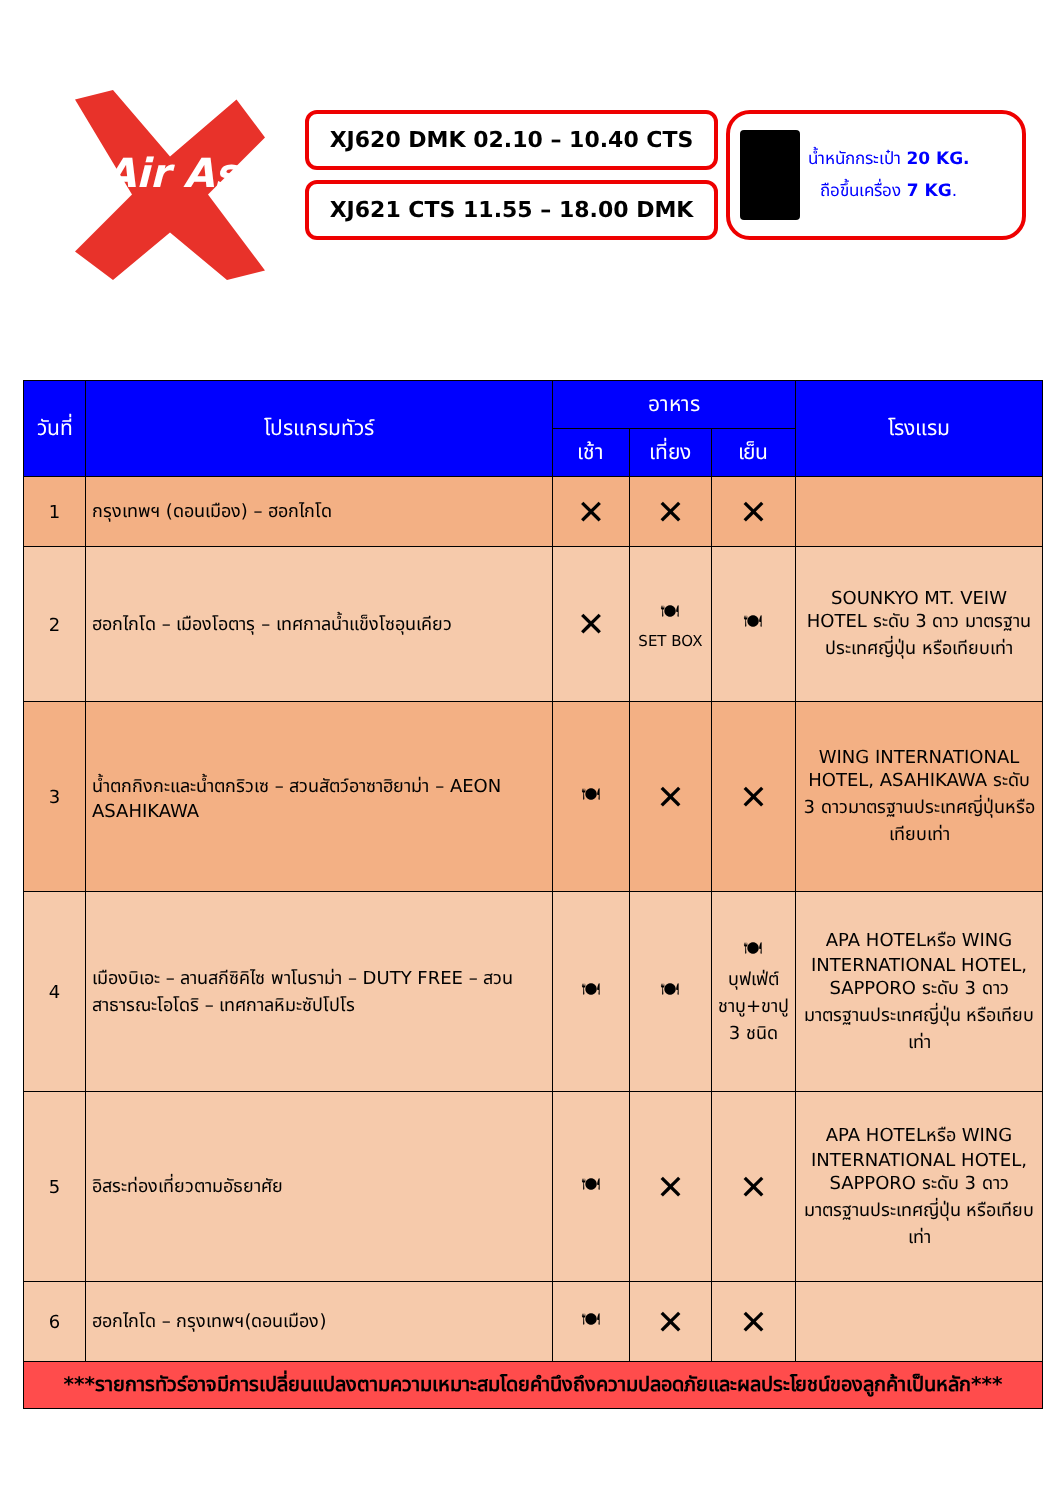Air Asia
XJ620 DMK 02.10 – 10.40 CTS
XJ621 CTS 11.55 – 18.00 DMK
น้ำหนักกระเป๋า 20 KG.
ถือขึ้นเครื่อง 7 KG.
| วันที่ | โปรแกรมทัวร์ | อาหาร | | | โรงแรม |
| --- | --- | --- | --- | --- | --- |
| | | เช้า | เที่ยง | เย็น | |
| 1 | กรุงเทพฯ (ดอนเมือง) – ฮอกไกโด | ✕ | ✕ | ✕ | |
| 2 | ฮอกไกโด – เมืองโอตารุ – เทศกาลน้ำแข็งโซอุนเคียว | ✕ | 🍽 SET BOX | 🍽 | SOUNKYO MT. VEIW HOTEL ระดับ 3 ดาว มาตรฐานประเทศญี่ปุ่น หรือเทียบเท่า |
| 3 | น้ำตกกิงกะและน้ำตกริวเซ – สวนสัตว์อาซาฮิยาม่า – AEON ASAHIKAWA | 🍽 | ✕ | ✕ | WING INTERNATIONAL HOTEL, ASAHIKAWA ระดับ 3 ดาวมาตรฐานประเทศญี่ปุ่นหรือเทียบเท่า |
| 4 | เมืองบิเอะ – ลานสกีซิคิไซ พาโนราม่า – DUTY FREE – สวนสาธารณะโอโดริ – เทศกาลหิมะซัปโปโร | 🍽 | 🍽 | 🍽 บุฟเฟ่ต์ชาบู+ขาปู 3 ชนิด | APA HOTELหรือ WING INTERNATIONAL HOTEL, SAPPORO ระดับ 3 ดาว มาตรฐานประเทศญี่ปุ่น หรือเทียบเท่า |
| 5 | อิสระท่องเที่ยวตามอัธยาศัย | 🍽 | ✕ | ✕ | APA HOTELหรือ WING INTERNATIONAL HOTEL, SAPPORO ระดับ 3 ดาว มาตรฐานประเทศญี่ปุ่น หรือเทียบเท่า |
| 6 | ฮอกไกโด – กรุงเทพฯ(ดอนเมือง) | 🍽 | ✕ | ✕ | |
| ***รายการทัวร์อาจมีการเปลี่ยนแปลงตามความเหมาะสมโดยคำนึงถึงความปลอดภัยและผลประโยชน์ของลูกค้าเป็นหลัก*** | | | | | |